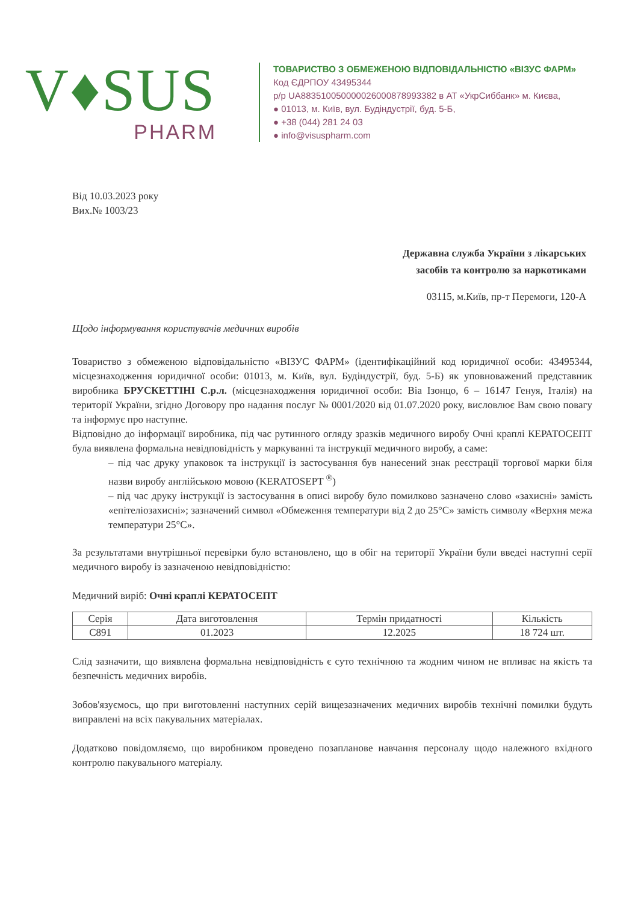V♦SUS
PHARM
ТОВАРИСТВО З ОБМЕЖЕНОЮ ВІДПОВІДАЛЬНІСТЮ «ВІЗУС ФАРМ»
Код ЄДРПОУ 43495344
р/р UA883510050000026000878993382 в АТ «УкрСиббанк» м. Києва,
● 01013, м. Київ, вул. Будіндустрії, буд. 5-Б,
● +38 (044) 281 24 03
● info@visuspharm.com
Від 10.03.2023 року
Вих.№ 1003/23
Державна служба України з лікарських
засобів та контролю за наркотиками
03115, м.Київ, пр-т Перемоги, 120-А
Щодо інформування користувачів медичних виробів
Товариство з обмеженою відповідальністю «ВІЗУС ФАРМ» (ідентифікаційний код юридичної особи: 43495344, місцезнаходження юридичної особи: 01013, м. Київ, вул. Будіндустрії, буд. 5-Б) як уповноважений представник виробника БРУСКЕТТІНІ С.р.л. (місцезнаходження юридичної особи: Віа Ізонцо, 6 – 16147 Генуя, Італія) на території України, згідно Договору про надання послуг № 0001/2020 від 01.07.2020 року, висловлює Вам свою повагу та інформує про наступне.
Відповідно до інформації виробника, під час рутинного огляду зразків медичного виробу Очні краплі КЕРАТОСЕПТ була виявлена формальна невідповідність у маркуванні та інструкції медичного виробу, а саме:
– під час друку упаковок та інструкції із застосування був нанесений знак реєстрації торгової марки біля назви виробу англійською мовою (KERATOSEPT <sup>®</sup>)
– під час друку інструкції із застосування в описі виробу було помилково зазначено слово «захисні» замість «епітеліозахисні»; зазначений символ «Обмеження температури від 2 до 25°С» замість символу «Верхня межа температури 25°С».
За результатами внутрішньої перевірки було встановлено, що в обіг на території України були введеі наступні серії медичного виробу із зазначеною невідповідністю:
Медичний виріб: Очні краплі КЕРАТОСЕПТ
| Серія | Дата виготовлення | Термін придатності | Кількість |
| --- | --- | --- | --- |
| C891 | 01.2023 | 12.2025 | 18 724 шт. |
Слід зазначити, що виявлена формальна невідповідність є суто технічною та жодним чином не впливає на якість та безпечність медичних виробів.
Зобов'язуємось, що при виготовленні наступних серій вищезазначених медичних виробів технічні помилки будуть виправлені на всіх пакувальних матеріалах.
Додатково повідомляємо, що виробником проведено позапланове навчання персоналу щодо належного вхідного контролю пакувального матеріалу.